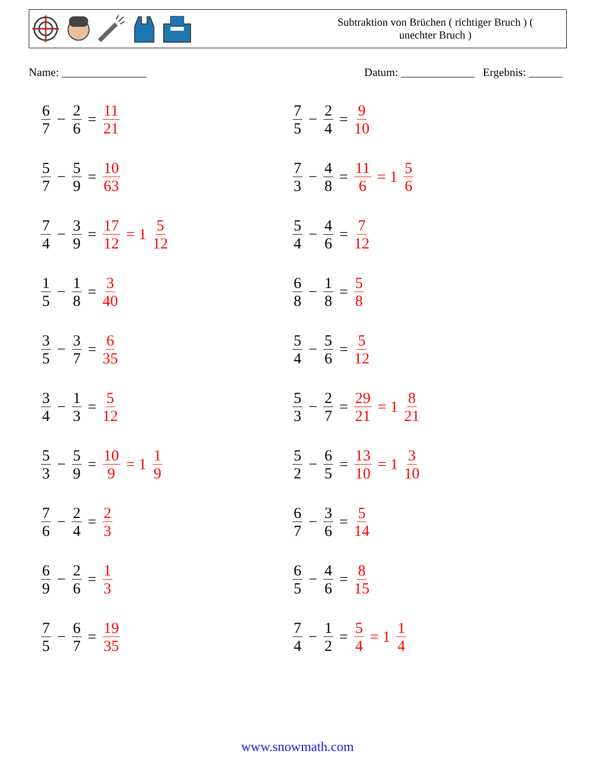Subtraktion von Brüchen ( richtiger Bruch ) (
unechter Bruch )
Name: _______________ Datum: _____________ Ergebnis: ______
6 7 − 2 6 = 11 21
7 5 − 2 4 = 9 10
5 7 − 5 9 = 10 63
7 3 − 4 8 = 11 6 = 1 5 6
7 4 − 3 9 = 17 12 = 1 5 12
5 4 − 4 6 = 7 12
1 5 − 1 8 = 3 40
6 8 − 1 8 = 5 8
3 5 − 3 7 = 6 35
5 4 − 5 6 = 5 12
3 4 − 1 3 = 5 12
5 3 − 2 7 = 29 21 = 1 8 21
5 3 − 5 9 = 10 9 = 1 1 9
5 2 − 6 5 = 13 10 = 1 3 10
7 6 − 2 4 = 2 3
6 7 − 3 6 = 5 14
6 9 − 2 6 = 1 3
6 5 − 4 6 = 8 15
7 5 − 6 7 = 19 35
7 4 − 1 2 = 5 4 = 1 1 4
www.snowmath.com